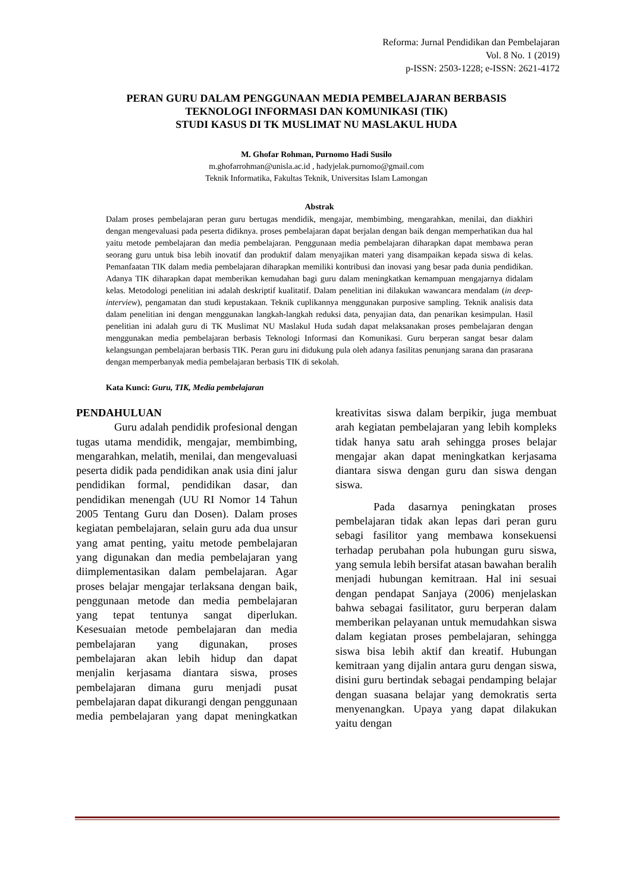Reforma: Jurnal Pendidikan dan Pembelajaran
Vol. 8 No. 1 (2019)
p-ISSN: 2503-1228; e-ISSN: 2621-4172
PERAN GURU DALAM PENGGUNAAN MEDIA PEMBELAJARAN BERBASIS
TEKNOLOGI INFORMASI DAN KOMUNIKASI (TIK)
STUDI KASUS DI TK MUSLIMAT NU MASLAKUL HUDA
M. Ghofar Rohman, Purnomo Hadi Susilo
m.ghofarrohman@unisla.ac.id , hadyjelak.purnomo@gmail.com
Teknik Informatika, Fakultas Teknik, Universitas Islam Lamongan
Abstrak
Dalam proses pembelajaran peran guru bertugas mendidik, mengajar, membimbing, mengarahkan, menilai, dan diakhiri dengan mengevaluasi pada peserta didiknya. proses pembelajaran dapat berjalan dengan baik dengan memperhatikan dua hal yaitu metode pembelajaran dan media pembelajaran. Penggunaan media pembelajaran diharapkan dapat membawa peran seorang guru untuk bisa lebih inovatif dan produktif dalam menyajikan materi yang disampaikan kepada siswa di kelas. Pemanfaatan TIK dalam media pembelajaran diharapkan memiliki kontribusi dan inovasi yang besar pada dunia pendidikan. Adanya TIK diharapkan dapat memberikan kemudahan bagi guru dalam meningkatkan kemampuan mengajarnya didalam kelas. Metodologi penelitian ini adalah deskriptif kualitatif. Dalam penelitian ini dilakukan wawancara mendalam (in deep-interview), pengamatan dan studi kepustakaan. Teknik cuplikannya menggunakan purposive sampling. Teknik analisis data dalam penelitian ini dengan menggunakan langkah-langkah reduksi data, penyajian data, dan penarikan kesimpulan. Hasil penelitian ini adalah guru di TK Muslimat NU Maslakul Huda sudah dapat melaksanakan proses pembelajaran dengan menggunakan media pembelajaran berbasis Teknologi Informasi dan Komunikasi. Guru berperan sangat besar dalam kelangsungan pembelajaran berbasis TIK. Peran guru ini didukung pula oleh adanya fasilitas penunjang sarana dan prasarana dengan memperbanyak media pembelajaran berbasis TIK di sekolah.
Kata Kunci: Guru, TIK, Media pembelajaran
PENDAHULUAN
Guru adalah pendidik profesional dengan tugas utama mendidik, mengajar, membimbing, mengarahkan, melatih, menilai, dan mengevaluasi peserta didik pada pendidikan anak usia dini jalur pendidikan formal, pendidikan dasar, dan pendidikan menengah (UU RI Nomor 14 Tahun 2005 Tentang Guru dan Dosen). Dalam proses kegiatan pembelajaran, selain guru ada dua unsur yang amat penting, yaitu metode pembelajaran yang digunakan dan media pembelajaran yang diimplementasikan dalam pembelajaran. Agar proses belajar mengajar terlaksana dengan baik, penggunaan metode dan media pembelajaran yang tepat tentunya sangat diperlukan. Kesesuaian metode pembelajaran dan media pembelajaran yang digunakan, proses pembelajaran akan lebih hidup dan dapat menjalin kerjasama diantara siswa, proses pembelajaran dimana guru menjadi pusat pembelajaran dapat dikurangi dengan penggunaan media pembelajaran yang dapat meningkatkan kreativitas siswa dalam berpikir, juga membuat arah kegiatan pembelajaran yang lebih kompleks tidak hanya satu arah sehingga proses belajar mengajar akan dapat meningkatkan kerjasama diantara siswa dengan guru dan siswa dengan siswa.
Pada dasarnya peningkatan proses pembelajaran tidak akan lepas dari peran guru sebagi fasilitor yang membawa konsekuensi terhadap perubahan pola hubungan guru siswa, yang semula lebih bersifat atasan bawahan beralih menjadi hubungan kemitraan. Hal ini sesuai dengan pendapat Sanjaya (2006) menjelaskan bahwa sebagai fasilitator, guru berperan dalam memberikan pelayanan untuk memudahkan siswa dalam kegiatan proses pembelajaran, sehingga siswa bisa lebih aktif dan kreatif. Hubungan kemitraan yang dijalin antara guru dengan siswa, disini guru bertindak sebagai pendamping belajar dengan suasana belajar yang demokratis serta menyenangkan. Upaya yang dapat dilakukan yaitu dengan